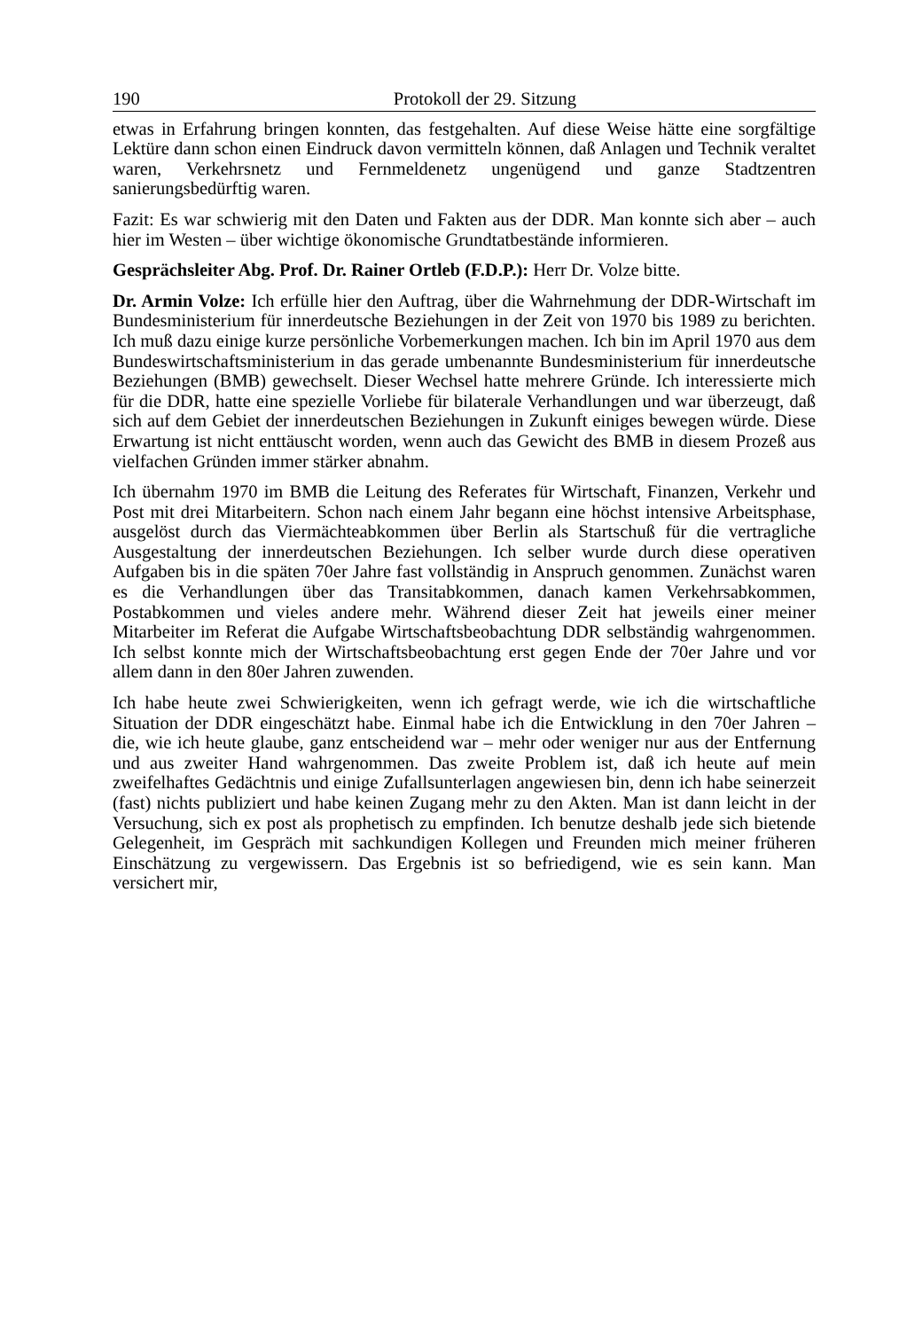190 Protokoll der 29. Sitzung
etwas in Erfahrung bringen konnten, das festgehalten. Auf diese Weise hätte eine sorgfältige Lektüre dann schon einen Eindruck davon vermitteln können, daß Anlagen und Technik veraltet waren, Verkehrsnetz und Fernmeldenetz ungenügend und ganze Stadtzentren sanierungsbedürftig waren.
Fazit: Es war schwierig mit den Daten und Fakten aus der DDR. Man konnte sich aber – auch hier im Westen – über wichtige ökonomische Grundtatbestände informieren.
Gesprächsleiter Abg. Prof. Dr. Rainer Ortleb (F.D.P.): Herr Dr. Volze bitte.
Dr. Armin Volze: Ich erfülle hier den Auftrag, über die Wahrnehmung der DDR-Wirtschaft im Bundesministerium für innerdeutsche Beziehungen in der Zeit von 1970 bis 1989 zu berichten. Ich muß dazu einige kurze persönliche Vorbemerkungen machen. Ich bin im April 1970 aus dem Bundeswirtschaftsministerium in das gerade umbenannte Bundesministerium für innerdeutsche Beziehungen (BMB) gewechselt. Dieser Wechsel hatte mehrere Gründe. Ich interessierte mich für die DDR, hatte eine spezielle Vorliebe für bilaterale Verhandlungen und war überzeugt, daß sich auf dem Gebiet der innerdeutschen Beziehungen in Zukunft einiges bewegen würde. Diese Erwartung ist nicht enttäuscht worden, wenn auch das Gewicht des BMB in diesem Prozeß aus vielfachen Gründen immer stärker abnahm.
Ich übernahm 1970 im BMB die Leitung des Referates für Wirtschaft, Finanzen, Verkehr und Post mit drei Mitarbeitern. Schon nach einem Jahr begann eine höchst intensive Arbeitsphase, ausgelöst durch das Viermächteabkommen über Berlin als Startschuß für die vertragliche Ausgestaltung der innerdeutschen Beziehungen. Ich selber wurde durch diese operativen Aufgaben bis in die späten 70er Jahre fast vollständig in Anspruch genommen. Zunächst waren es die Verhandlungen über das Transitabkommen, danach kamen Verkehrsabkommen, Postabkommen und vieles andere mehr. Während dieser Zeit hat jeweils einer meiner Mitarbeiter im Referat die Aufgabe Wirtschaftsbeobachtung DDR selbständig wahrgenommen. Ich selbst konnte mich der Wirtschaftsbeobachtung erst gegen Ende der 70er Jahre und vor allem dann in den 80er Jahren zuwenden.
Ich habe heute zwei Schwierigkeiten, wenn ich gefragt werde, wie ich die wirtschaftliche Situation der DDR eingeschätzt habe. Einmal habe ich die Entwicklung in den 70er Jahren – die, wie ich heute glaube, ganz entscheidend war – mehr oder weniger nur aus der Entfernung und aus zweiter Hand wahrgenommen. Das zweite Problem ist, daß ich heute auf mein zweifelhaftes Gedächtnis und einige Zufallsunterlagen angewiesen bin, denn ich habe seinerzeit (fast) nichts publiziert und habe keinen Zugang mehr zu den Akten. Man ist dann leicht in der Versuchung, sich ex post als prophetisch zu empfinden. Ich benutze deshalb jede sich bietende Gelegenheit, im Gespräch mit sachkundigen Kollegen und Freunden mich meiner früheren Einschätzung zu vergewissern. Das Ergebnis ist so befriedigend, wie es sein kann. Man versichert mir,